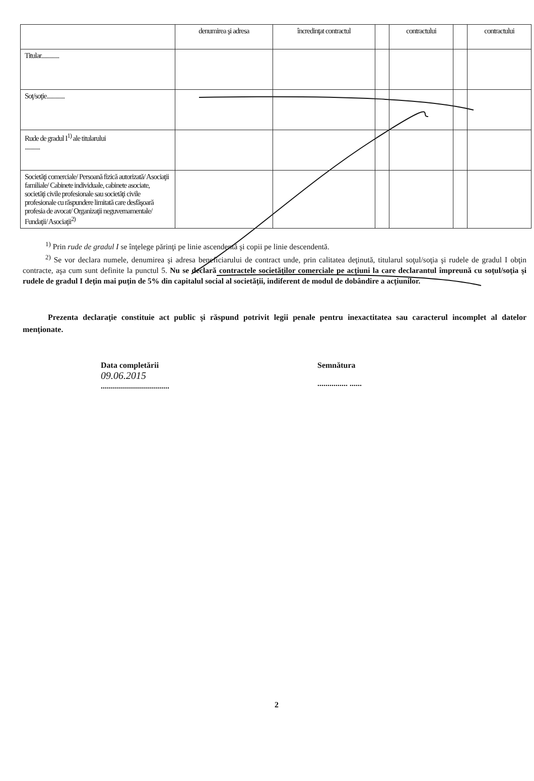| | denumirea şi adresa | încredinţat contractul | | contractului | | contractului |
| Titular............. | | | | | | |
| Soţ/soţie............. | | | | | | |
| Rude de gradul I<sup>1)</sup> ale titularului ........... | | | | | | |
| Societăţi comerciale/ Persoană fizică autorizată/ Asociaţii familiale/ Cabinete individuale, cabinete asociate, societăţi civile profesionale sau societăţi civile profesionale cu răspundere limitată care desfăşoară profesia de avocat/ Organizaţii neguvernamentale/ Fundaţii/ Asociaţii<sup>2)</sup> | | | | | | |
<sup>1)</sup> Prin rude de gradul I se înţelege părinţi pe linie ascendentă şi copii pe linie descendentă.
<sup>2)</sup> Se vor declara numele, denumirea şi adresa beneficiarului de contract unde, prin calitatea deţinută, titularul soţul/soţia şi rudele de gradul I obţin contracte, aşa cum sunt definite la punctul 5. Nu se declară contractele societăţilor comerciale pe acţiuni la care declarantul împreună cu soţul/soţia şi rudele de gradul I deţin mai puţin de 5% din capitalul social al societăţii, indiferent de modul de dobândire a acţiunilor.
Prezenta declaraţie constituie act public şi răspund potrivit legii penale pentru inexactitatea sau caracterul incomplet al datelor menţionate.
Data completării
09.06.2015
..................................
Semnătura
............... ......
2